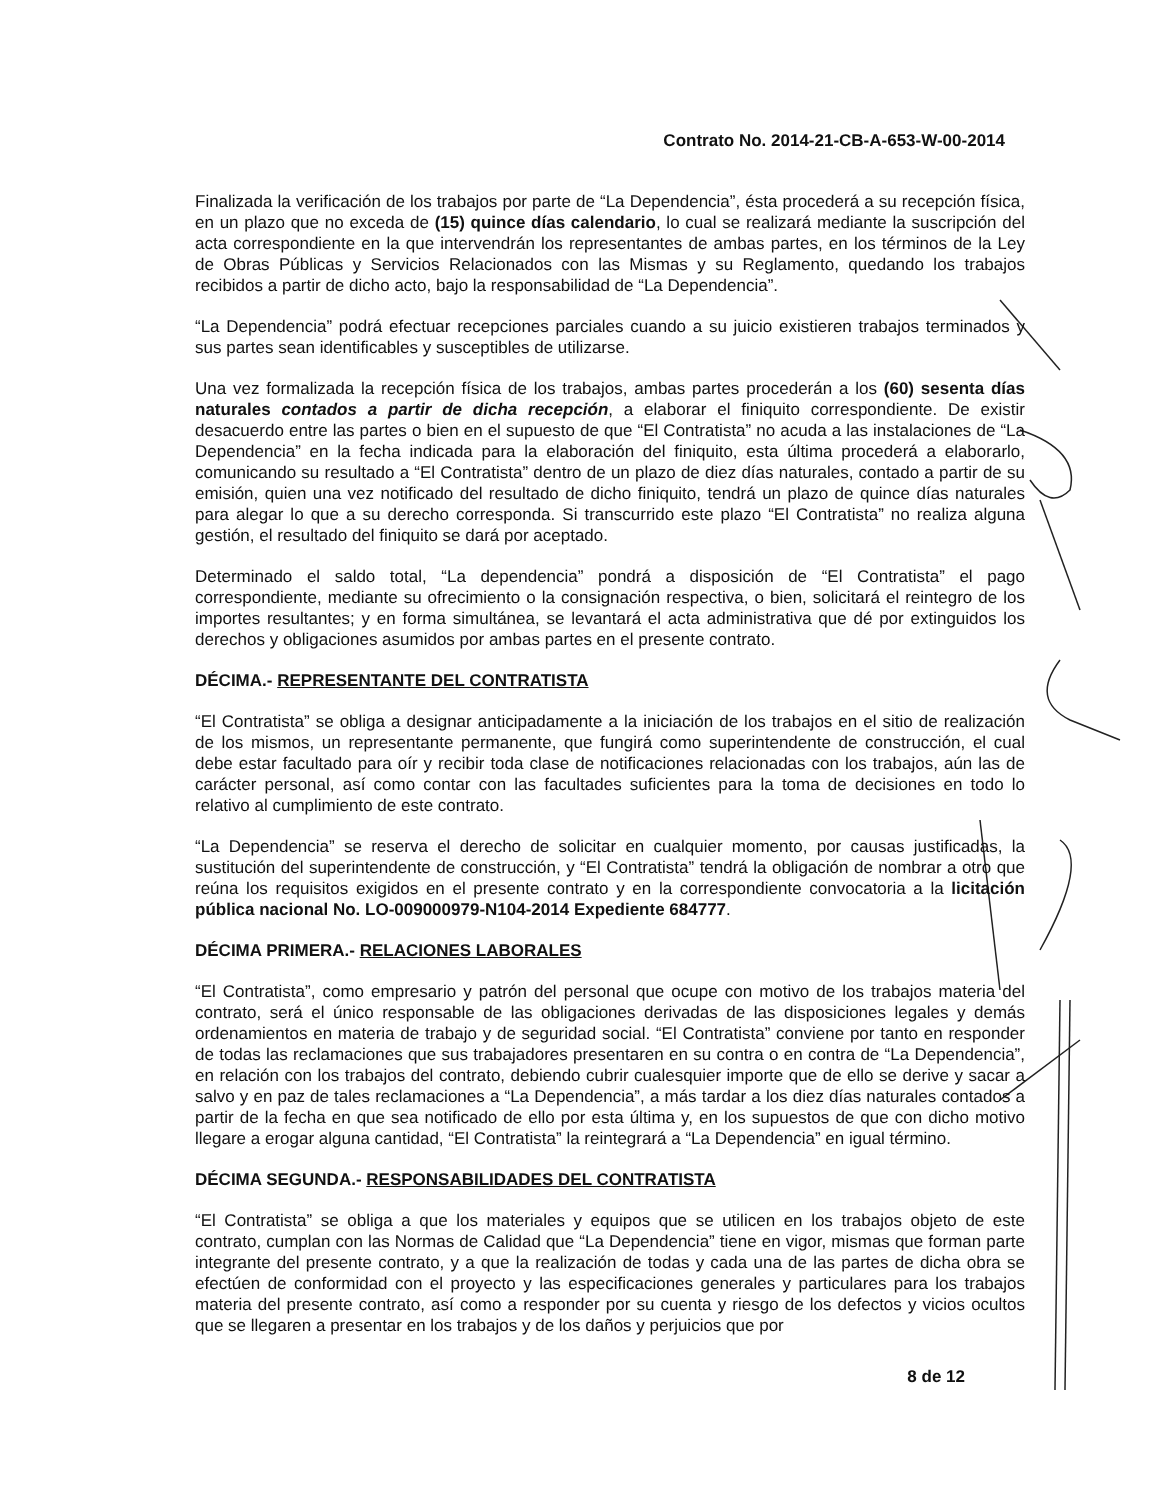Contrato No. 2014-21-CB-A-653-W-00-2014
Finalizada la verificación de los trabajos por parte de “La Dependencia”, ésta procederá a su recepción física, en un plazo que no exceda de (15) quince días calendario, lo cual se realizará mediante la suscripción del acta correspondiente en la que intervendrán los representantes de ambas partes, en los términos de la Ley de Obras Públicas y Servicios Relacionados con las Mismas y su Reglamento, quedando los trabajos recibidos a partir de dicho acto, bajo la responsabilidad de “La Dependencia”.
“La Dependencia” podrá efectuar recepciones parciales cuando a su juicio existieren trabajos terminados y sus partes sean identificables y susceptibles de utilizarse.
Una vez formalizada la recepción física de los trabajos, ambas partes procederán a los (60) sesenta días naturales contados a partir de dicha recepción, a elaborar el finiquito correspondiente. De existir desacuerdo entre las partes o bien en el supuesto de que “El Contratista” no acuda a las instalaciones de “La Dependencia” en la fecha indicada para la elaboración del finiquito, esta última procederá a elaborarlo, comunicando su resultado a “El Contratista” dentro de un plazo de diez días naturales, contado a partir de su emisión, quien una vez notificado del resultado de dicho finiquito, tendrá un plazo de quince días naturales para alegar lo que a su derecho corresponda. Si transcurrido este plazo “El Contratista” no realiza alguna gestión, el resultado del finiquito se dará por aceptado.
Determinado el saldo total, “La dependencia” pondrá a disposición de “El Contratista” el pago correspondiente, mediante su ofrecimiento o la consignación respectiva, o bien, solicitará el reintegro de los importes resultantes; y en forma simultánea, se levantará el acta administrativa que dé por extinguidos los derechos y obligaciones asumidos por ambas partes en el presente contrato.
DÉCIMA.- REPRESENTANTE DEL CONTRATISTA
“El Contratista” se obliga a designar anticipadamente a la iniciación de los trabajos en el sitio de realización de los mismos, un representante permanente, que fungirá como superintendente de construcción, el cual debe estar facultado para oír y recibir toda clase de notificaciones relacionadas con los trabajos, aún las de carácter personal, así como contar con las facultades suficientes para la toma de decisiones en todo lo relativo al cumplimiento de este contrato.
“La Dependencia” se reserva el derecho de solicitar en cualquier momento, por causas justificadas, la sustitución del superintendente de construcción, y “El Contratista” tendrá la obligación de nombrar a otro que reúna los requisitos exigidos en el presente contrato y en la correspondiente convocatoria a la licitación pública nacional No. LO-009000979-N104-2014 Expediente 684777.
DÉCIMA PRIMERA.- RELACIONES LABORALES
“El Contratista”, como empresario y patrón del personal que ocupe con motivo de los trabajos materia del contrato, será el único responsable de las obligaciones derivadas de las disposiciones legales y demás ordenamientos en materia de trabajo y de seguridad social. “El Contratista” conviene por tanto en responder de todas las reclamaciones que sus trabajadores presentaren en su contra o en contra de “La Dependencia”, en relación con los trabajos del contrato, debiendo cubrir cualesquier importe que de ello se derive y sacar a salvo y en paz de tales reclamaciones a “La Dependencia”, a más tardar a los diez días naturales contados a partir de la fecha en que sea notificado de ello por esta última y, en los supuestos de que con dicho motivo llegare a erogar alguna cantidad, “El Contratista” la reintegrará a “La Dependencia” en igual término.
DÉCIMA SEGUNDA.- RESPONSABILIDADES DEL CONTRATISTA
“El Contratista” se obliga a que los materiales y equipos que se utilicen en los trabajos objeto de este contrato, cumplan con las Normas de Calidad que “La Dependencia” tiene en vigor, mismas que forman parte integrante del presente contrato, y a que la realización de todas y cada una de las partes de dicha obra se efectúen de conformidad con el proyecto y las especificaciones generales y particulares para los trabajos materia del presente contrato, así como a responder por su cuenta y riesgo de los defectos y vicios ocultos que se llegaren a presentar en los trabajos y de los daños y perjuicios que por
8 de 12